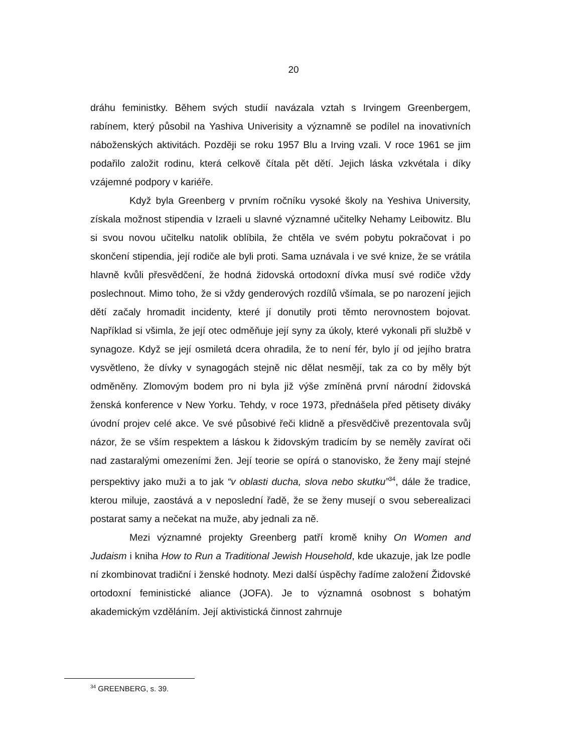20
dráhu feministky. Během svých studií navázala vztah s Irvingem Greenbergem, rabínem, který působil na Yashiva Univerisity a významně se podílel na inovativních náboženských aktivitách. Později se roku 1957 Blu a Irving vzali. V roce 1961 se jim podařilo založit rodinu, která celkově čítala pět dětí. Jejich láska vzkvétala i díky vzájemné podpory v kariéře.
Když byla Greenberg v prvním ročníku vysoké školy na Yeshiva University, získala možnost stipendia v Izraeli u slavné významné učitelky Nehamy Leibowitz. Blu si svou novou učitelku natolik oblíbila, že chtěla ve svém pobytu pokračovat i po skončení stipendia, její rodiče ale byli proti. Sama uznávala i ve své knize, že se vrátila hlavně kvůli přesvědčení, že hodná židovská ortodoxní dívka musí své rodiče vždy poslechnout. Mimo toho, že si vždy genderových rozdílů všímala, se po narození jejich dětí začaly hromadit incidenty, které jí donutily proti těmto nerovnostem bojovat. Například si všimla, že její otec odměňuje její syny za úkoly, které vykonali při službě v synagoze. Když se její osmiletá dcera ohradila, že to není fér, bylo jí od jejího bratra vysvětleno, že dívky v synagogách stejně nic dělat nesmějí, tak za co by měly být odměněny. Zlomovým bodem pro ni byla již výše zmíněná první národní židovská ženská konference v New Yorku. Tehdy, v roce 1973, přednášela před pětisety diváky úvodní projev celé akce. Ve své působivé řeči klidně a přesvědčivě prezentovala svůj názor, že se vším respektem a láskou k židovským tradicím by se neměly zavírat oči nad zastaralými omezeními žen. Její teorie se opírá o stanovisko, že ženy mají stejné perspektivy jako muži a to jak “v oblasti ducha, slova nebo skutku”<sup>34</sup>, dále že tradice, kterou miluje, zaostává a v neposlední řadě, že se ženy musejí o svou seberealizaci postarat samy a nečekat na muže, aby jednali za ně.
Mezi významné projekty Greenberg patří kromě knihy On Women and Judaism i kniha How to Run a Traditional Jewish Household, kde ukazuje, jak lze podle ní zkombinovat tradiční i ženské hodnoty. Mezi další úspěchy řadíme založení Židovské ortodoxní feministické aliance (JOFA). Je to významná osobnost s bohatým akademickým vzděláním. Její aktivistická činnost zahrnuje
<sup>34</sup> GREENBERG, s. 39.